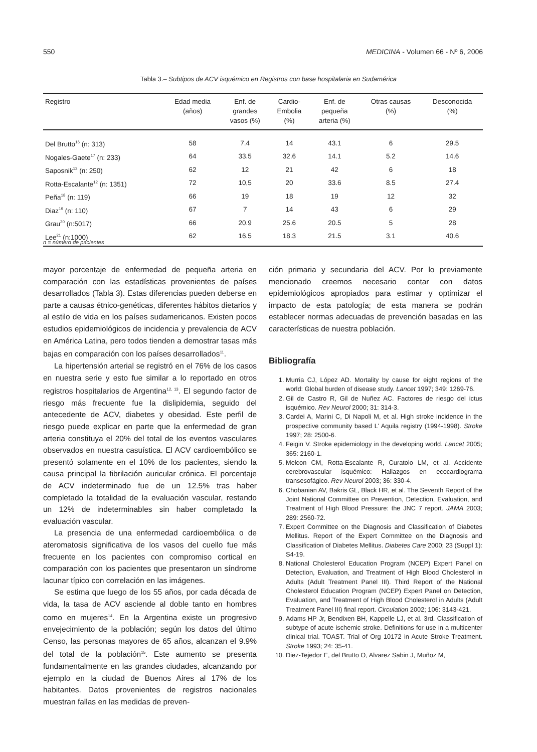550 MEDICINA - Volumen 66 - Nº 6, 2006
Tabla 3.– Subtipos de ACV isquémico en Registros con base hospitalaria en Sudamérica
| Registro | Edad media (años) | Enf. de grandes vasos (%) | Cardio- Embolia (%) | Enf. de pequeña arteria (%) | Otras causas (%) | Desconocida (%) |
| --- | --- | --- | --- | --- | --- | --- |
| Del Brutto<sup>16</sup> (n: 313) | 58 | 7.4 | 14 | 43.1 | 6 | 29.5 |
| Nogales-Gaete<sup>17</sup> (n: 233) | 64 | 33.5 | 32.6 | 14.1 | 5.2 | 14.6 |
| Saposnik<sup>13</sup> (n: 250) | 62 | 12 | 21 | 42 | 6 | 18 |
| Rotta-Escalante<sup>12</sup> (n: 1351) | 72 | 10,5 | 20 | 33.6 | 8.5 | 27.4 |
| Peña<sup>18</sup> (n: 119) | 66 | 19 | 18 | 19 | 12 | 32 |
| Diaz<sup>19</sup> (n: 110) | 67 | 7 | 14 | 43 | 6 | 29 |
| Grau<sup>20</sup> (n:5017) | 66 | 20.9 | 25.6 | 20.5 | 5 | 28 |
| Lee<sup>21</sup> (n:1000) | 62 | 16.5 | 18.3 | 21.5 | 3.1 | 40.6 |
n = número de pacientes
mayor porcentaje de enfermedad de pequeña arteria en comparación con las estadísticas provenientes de países desarrollados (Tabla 3). Estas diferencias pueden deberse en parte a causas étnico-genéticas, diferentes hábitos dietarios y al estilo de vida en los países sudamericanos. Existen pocos estudios epidemiológicos de incidencia y prevalencia de ACV en América Latina, pero todos tienden a demostrar tasas más bajas en comparación con los países desarrollados<sup>11</sup>.
La hipertensión arterial se registró en el 76% de los casos en nuestra serie y esto fue similar a lo reportado en otros registros hospitalarios de Argentina<sup>12, 13</sup>. El segundo factor de riesgo más frecuente fue la dislipidemia, seguido del antecedente de ACV, diabetes y obesidad. Este perfil de riesgo puede explicar en parte que la enfermedad de gran arteria constituya el 20% del total de los eventos vasculares observados en nuestra casuística. El ACV cardioembólico se presentó solamente en el 10% de los pacientes, siendo la causa principal la fibrilación auricular crónica. El porcentaje de ACV indeterminado fue de un 12.5% tras haber completado la totalidad de la evaluación vascular, restando un 12% de indeterminables sin haber completado la evaluación vascular.
La presencia de una enfermedad cardioembólica o de ateromatosis significativa de los vasos del cuello fue más frecuente en los pacientes con compromiso cortical en comparación con los pacientes que presentaron un síndrome lacunar típico con correlación en las imágenes.
Se estima que luego de los 55 años, por cada década de vida, la tasa de ACV asciende al doble tanto en hombres como en mujeres<sup>14</sup>. En la Argentina existe un progresivo envejecimiento de la población; según los datos del último Censo, las personas mayores de 65 años, alcanzan el 9.9% del total de la población<sup>15</sup>. Este aumento se presenta fundamentalmente en las grandes ciudades, alcanzando por ejemplo en la ciudad de Buenos Aires al 17% de los habitantes. Datos provenientes de registros nacionales muestran fallas en las medidas de preven-
ción primaria y secundaria del ACV. Por lo previamente mencionado creemos necesario contar con datos epidemiológicos apropiados para estimar y optimizar el impacto de esta patología; de esta manera se podrán establecer normas adecuadas de prevención basadas en las características de nuestra población.
Bibliografía
1. Murria CJ, López AD. Mortality by cause for eight regions of the world: Global burden of disease study. Lancet 1997; 349: 1269-76.
2. Gil de Castro R, Gil de Nuñez AC. Factores de riesgo del ictus isquémico. Rev Neurol 2000; 31: 314-3.
3. Cardei A, Marini C, Di Napoli M, et al. High stroke incidence in the prospective community based L’ Aquila registry (1994-1998). Stroke 1997; 28: 2500-6.
4. Feigin V. Stroke epidemiology in the developing world. Lancet 2005; 365: 2160-1.
5. Melcon CM, Rotta-Escalante R, Curatolo LM, et al. Accidente cerebrovascular isquémico: Hallazgos en ecocardiograma transesofágico. Rev Neurol 2003; 36: 330-4.
6. Chobanian AV, Bakris GL, Black HR, et al. The Seventh Report of the Joint National Committee on Prevention, Detection, Evaluation, and Treatment of High Blood Pressure: the JNC 7 report. JAMA 2003; 289: 2560-72.
7. Expert Committee on the Diagnosis and Classification of Diabetes Mellitus. Report of the Expert Committee on the Diagnosis and Classification of Diabetes Mellitus. Diabetes Care 2000; 23 (Suppl 1): S4-19.
8. National Cholesterol Education Program (NCEP) Expert Panel on Detection, Evaluation, and Treatment of High Blood Cholesterol in Adults (Adult Treatment Panel III). Third Report of the National Cholesterol Education Program (NCEP) Expert Panel on Detection, Evaluation, and Treatment of High Blood Cholesterol in Adults (Adult Treatment Panel III) final report. Circulation 2002; 106: 3143-421.
9. Adams HP Jr, Bendixen BH, Kappelle LJ, et al. 3rd. Classification of subtype of acute ischemic stroke. Definitions for use in a multicenter clinical trial. TOAST. Trial of Org 10172 in Acute Stroke Treatment. Stroke 1993; 24: 35-41.
10. Diez-Tejedor E, del Brutto O, Alvarez Sabin J, Muñoz M,